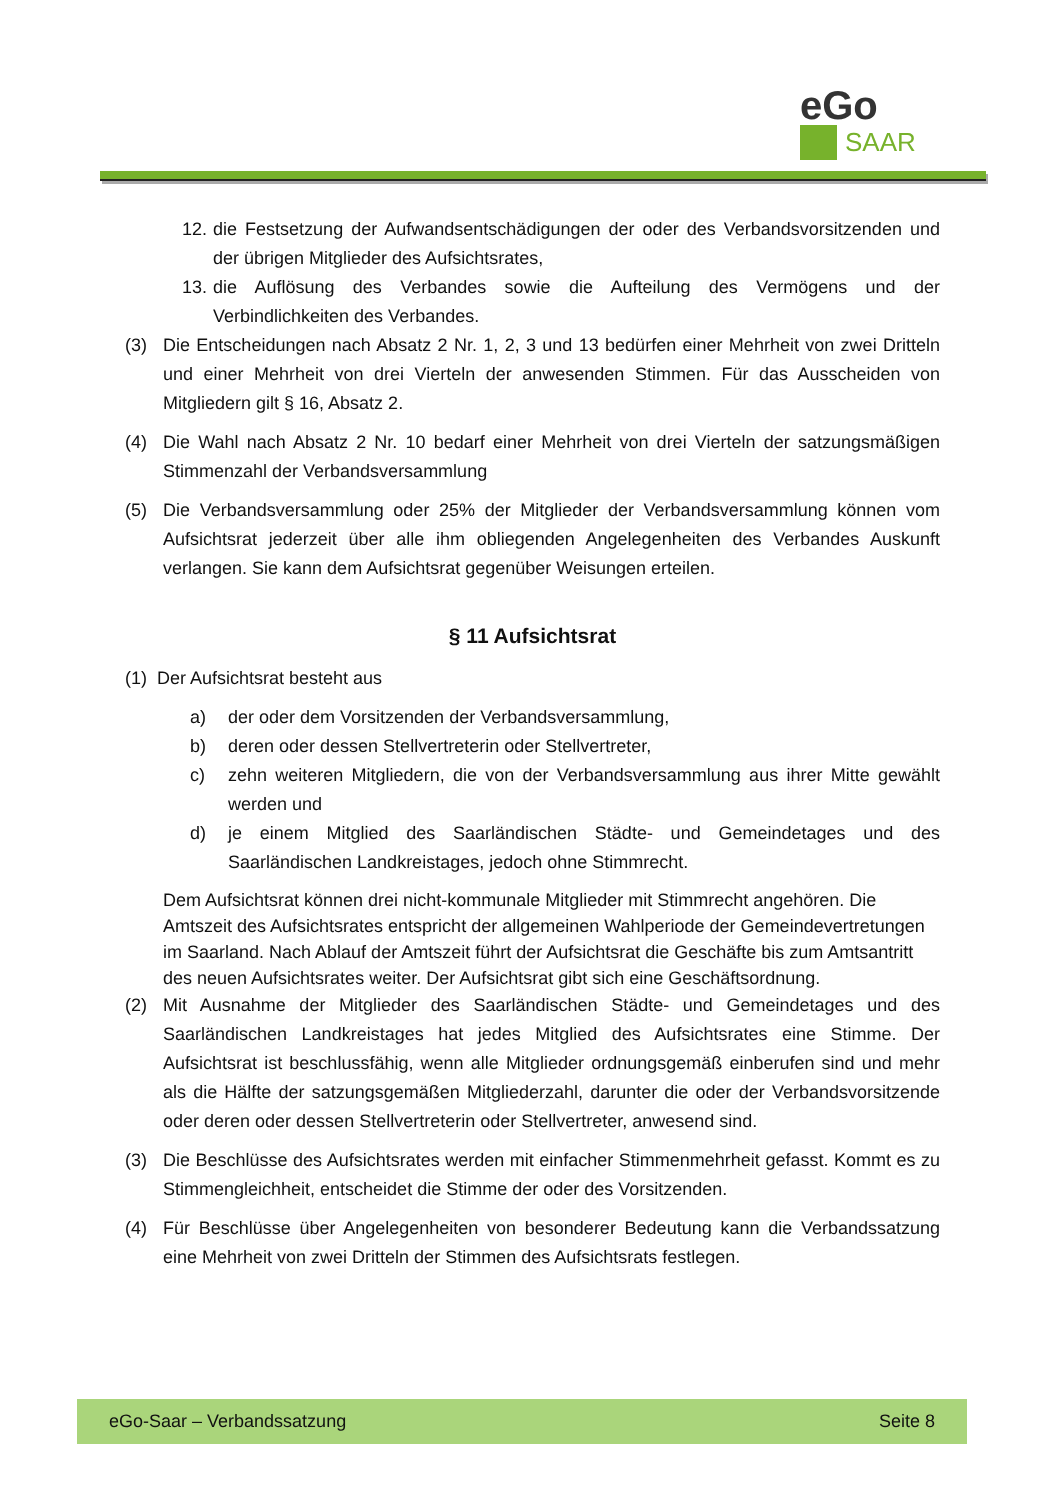eGo
SAAR
12. die Festsetzung der Aufwandsentschädigungen der oder des Verbandsvorsitzenden und der übrigen Mitglieder des Aufsichtsrates,
13. die Auflösung des Verbandes sowie die Aufteilung des Vermögens und der Verbindlichkeiten des Verbandes.
(3) Die Entscheidungen nach Absatz 2 Nr. 1, 2, 3 und 13 bedürfen einer Mehrheit von zwei Dritteln und einer Mehrheit von drei Vierteln der anwesenden Stimmen. Für das Ausscheiden von Mitgliedern gilt § 16, Absatz 2.
(4) Die Wahl nach Absatz 2 Nr. 10 bedarf einer Mehrheit von drei Vierteln der satzungsmäßigen Stimmenzahl der Verbandsversammlung
(5) Die Verbandsversammlung oder 25% der Mitglieder der Verbandsversammlung können vom Aufsichtsrat jederzeit über alle ihm obliegenden Angelegenheiten des Verbandes Auskunft verlangen. Sie kann dem Aufsichtsrat gegenüber Weisungen erteilen.
§ 11 Aufsichtsrat
(1) Der Aufsichtsrat besteht aus
a) der oder dem Vorsitzenden der Verbandsversammlung,
b) deren oder dessen Stellvertreterin oder Stellvertreter,
c) zehn weiteren Mitgliedern, die von der Verbandsversammlung aus ihrer Mitte gewählt werden und
d) je einem Mitglied des Saarländischen Städte- und Gemeindetages und des Saarländischen Landkreistages, jedoch ohne Stimmrecht.
Dem Aufsichtsrat können drei nicht-kommunale Mitglieder mit Stimmrecht angehören. Die Amtszeit des Aufsichtsrates entspricht der allgemeinen Wahlperiode der Gemeindevertretungen im Saarland. Nach Ablauf der Amtszeit führt der Aufsichtsrat die Geschäfte bis zum Amtsantritt des neuen Aufsichtsrates weiter. Der Aufsichtsrat gibt sich eine Geschäftsordnung.
(2) Mit Ausnahme der Mitglieder des Saarländischen Städte- und Gemeindetages und des Saarländischen Landkreistages hat jedes Mitglied des Aufsichtsrates eine Stimme. Der Aufsichtsrat ist beschlussfähig, wenn alle Mitglieder ordnungsgemäß einberufen sind und mehr als die Hälfte der satzungsgemäßen Mitgliederzahl, darunter die oder der Verbandsvorsitzende oder deren oder dessen Stellvertreterin oder Stellvertreter, anwesend sind.
(3) Die Beschlüsse des Aufsichtsrates werden mit einfacher Stimmenmehrheit gefasst. Kommt es zu Stimmengleichheit, entscheidet die Stimme der oder des Vorsitzenden.
(4) Für Beschlüsse über Angelegenheiten von besonderer Bedeutung kann die Verbandssatzung eine Mehrheit von zwei Dritteln der Stimmen des Aufsichtsrats festlegen.
eGo-Saar – Verbandssatzung Seite 8